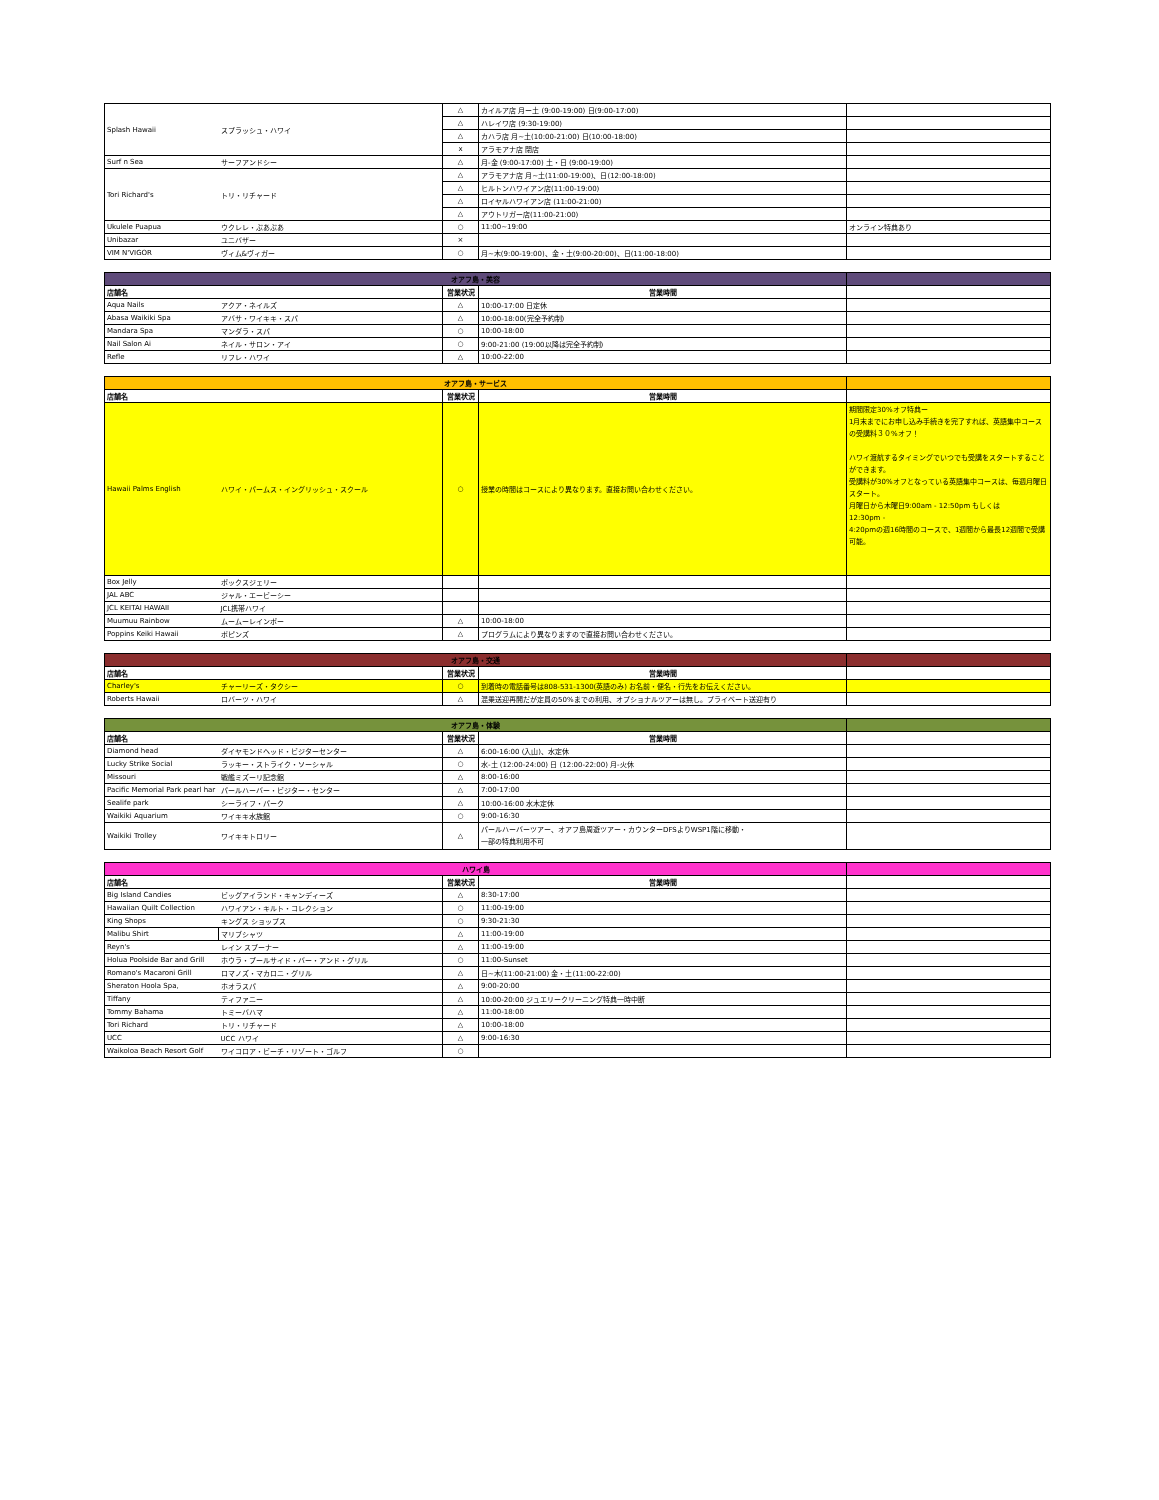| Splash Hawaii | スプラッシュ・ハワイ | △ | カイルア店 月ー土 (9:00-19:00) 日(9:00-17:00) | |
| | | △ | ハレイワ店 (9:30-19:00) | |
| | | △ | カハラ店 月~土(10:00-21:00) 日(10:00-18:00) | |
| | | x | アラモアナ店 閉店 | |
| Surf n Sea | サーフアンドシー | △ | 月-金 (9:00-17:00) 土・日 (9:00-19:00) | |
| Tori Richard's | トリ・リチャード | △ | アラモアナ店 月~土(11:00-19:00)、日(12:00-18:00) | |
| | | △ | ヒルトンハワイアン店(11:00-19:00) | |
| | | △ | ロイヤルハワイアン店 (11:00-21:00) | |
| | | △ | アウトリガー店(11:00-21:00) | |
| Ukulele Puapua | ウクレレ・ぷあぷあ | ○ | 11:00~19:00 | オンライン特典あり |
| Unibazar | ユニバザー | × | | |
| VIM N'VIGOR | ヴィム&ヴィガー | ○ | 月~木(9:00-19:00)、金・土(9:00-20:00)、日(11:00-18:00) | |
| オアフ島・美容 | | | | |
| 店舗名 | | 営業状況 | 営業時間 | |
| Aqua Nails | アクア・ネイルズ | △ | 10:00-17:00 日定休 | |
| Abasa Waikiki Spa | アバサ・ワイキキ・スパ | △ | 10:00-18:00(完全予約制) | |
| Mandara Spa | マンダラ・スパ | ○ | 10:00-18:00 | |
| Nail Salon Ai | ネイル・サロン・アイ | ○ | 9:00-21:00 (19:00以降は完全予約制) | |
| Refle | リフレ・ハワイ | △ | 10:00-22:00 | |
| オアフ島・サービス | | | | |
| 店舗名 | | 営業状況 | 営業時間 | |
| Hawaii Palms English | ハワイ・パームス・イングリッシュ・スクール | ○ | 授業の時間はコースにより異なります。直接お問い合わせください。 | 期間限定30%オフ特典ー 1月末までにお申し込み手続きを完了すれば、英語集中コースの受講料３０%オフ！ ハワイ渡航するタイミングでいつでも受講をスタートすることができます。 受講料が30%オフとなっている英語集中コースは、毎週月曜日スタート。 月曜日から木曜日9:00am - 12:50pm もしくは 12:30pm - 4:20pmの週16時間のコースで、1週間から最長12週間で受講可能。 |
| Box Jelly | ボックスジェリー | | | |
| JAL ABC | ジャル・エービーシー | | | |
| JCL KEITAI HAWAII | JCL携帯ハワイ | | | |
| Muumuu Rainbow | ムームーレインボー | △ | 10:00-18:00 | |
| Poppins Keiki Hawaii | ポピンズ | △ | プログラムにより異なりますので直接お問い合わせください。 | |
| オアフ島・交通 | | | | |
| 店舗名 | | 営業状況 | 営業時間 | |
| Charley's | チャーリーズ・タクシー | ○ | 到着時の電話番号は808-531-1300(英語のみ) お名前・便名・行先をお伝えください。 | |
| Roberts Hawaii | ロバーツ・ハワイ | △ | 混乗送迎再開だが定員の50%までの利用、オプショナルツアーは無し。プライベート送迎有り | |
| オアフ島・体験 | | | | |
| 店舗名 | | 営業状況 | 営業時間 | |
| Diamond head | ダイヤモンドヘッド・ビジターセンター | △ | 6:00-16:00 (入山)、水定休 | |
| Lucky Strike Social | ラッキー・ストライク・ソーシャル | ○ | 水-土 (12:00-24:00) 日 (12:00-22:00) 月-火休 | |
| Missouri | 戦艦ミズーリ記念館 | △ | 8:00-16:00 | |
| Pacific Memorial Park pearl har | パールハーバー・ビジター・センター | △ | 7:00-17:00 | |
| Sealife park | シーライフ・パーク | △ | 10:00-16:00 水木定休 | |
| Waikiki Aquarium | ワイキキ水族館 | ○ | 9:00-16:30 | |
| Waikiki Trolley | ワイキキトロリー | △ | パールハーバーツアー、オアフ島周遊ツアー・カウンターDFSよりWSP1階に移動・ 一部の特典利用不可 | |
| ハワイ島 | | | | |
| 店舗名 | | 営業状況 | 営業時間 | |
| Big Island Candies | ビッグアイランド・キャンディーズ | △ | 8:30-17:00 | |
| Hawaiian Quilt Collection | ハワイアン・キルト・コレクション | ○ | 11:00-19:00 | |
| King Shops | キングス ショップス | ○ | 9:30-21:30 | |
| Malibu Shirt | マリブシャツ | △ | 11:00-19:00 | |
| Reyn's | レイン スプーナー | △ | 11:00-19:00 | |
| Holua Poolside Bar and Grill | ホウラ・プールサイド・バー・アンド・グリル | ○ | 11:00-Sunset | |
| Romano's Macaroni Grill | ロマノズ・マカロニ・グリル | △ | 日~木(11:00-21:00) 金・土(11:00-22:00) | |
| Sheraton Hoola Spa, | ホオラスパ | △ | 9:00-20:00 | |
| Tiffany | ティファニー | △ | 10:00-20:00 ジュエリークリーニング特典一時中断 | |
| Tommy Bahama | トミーバハマ | △ | 11:00-18:00 | |
| Tori Richard | トリ・リチャード | △ | 10:00-18:00 | |
| UCC | UCC ハワイ | △ | 9:00-16:30 | |
| Waikoloa Beach Resort Golf | ワイコロア・ビーチ・リゾート・ゴルフ | ○ | | |